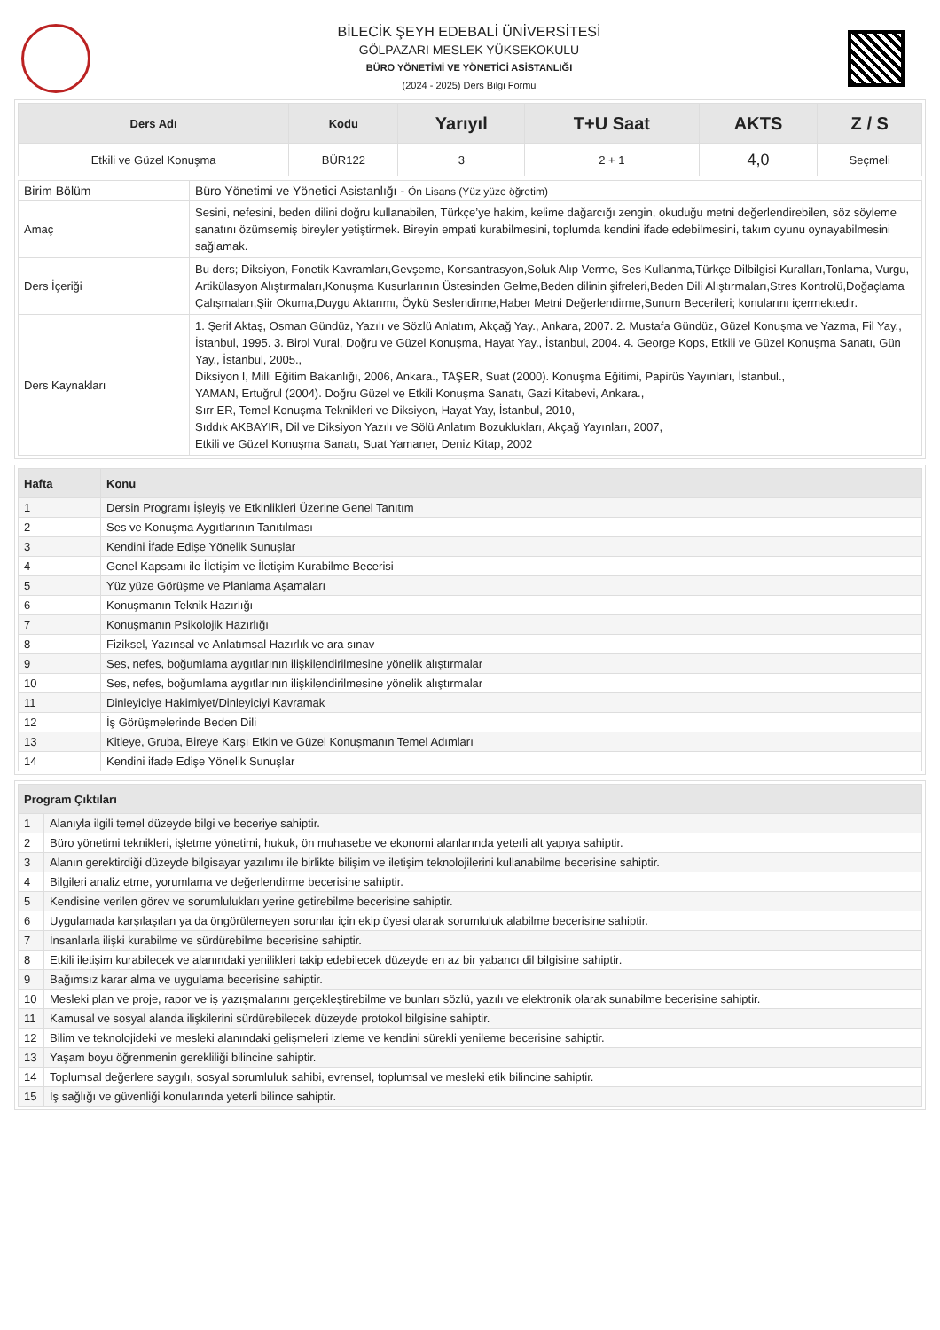BİLECİK ŞEYH EDEBALİ ÜNİVERSİTESİ
GÖLPAZARI MESLEK YÜKSEKOKULU
BÜRO YÖNETİMİ VE YÖNETİCİ ASİSTANLIĞI
(2024 - 2025) Ders Bilgi Formu
| Ders Adı | Kodu | Yarıyıl | T+U Saat | AKTS | Z / S |
| --- | --- | --- | --- | --- | --- |
| Etkili ve Güzel Konuşma | BÜR122 | 3 | 2 + 1 | 4,0 | Seçmeli |
| Birim Bölüm | Büro Yönetimi ve Yönetici Asistanlığı - Ön Lisans (Yüz yüze öğretim) |
| Amaç | Sesini, nefesini, beden dilini doğru kullanabilen, Türkçe’ye hakim, kelime dağarcığı zengin, okuduğu metni değerlendirebilen, söz söyleme sanatını özümsemiş bireyler yetiştirmek. Bireyin empati kurabilmesini, toplumda kendini ifade edebilmesini, takım oyunu oynayabilmesini sağlamak. |
| Ders İçeriği | Bu ders; Diksiyon, Fonetik Kavramları,Gevşeme, Konsantrasyon,Soluk Alıp Verme, Ses Kullanma,Türkçe Dilbilgisi Kuralları,Tonlama, Vurgu, Artikülasyon Alıştırmaları,Konuşma Kusurlarının Üstesinden Gelme,Beden dilinin şifreleri,Beden Dili Alıştırmaları,Stres Kontrolü,Doğaçlama Çalışmaları,Şiir Okuma,Duygu Aktarımı, Öykü Seslendirme,Haber Metni Değerlendirme,Sunum Becerileri; konularını içermektedir. |
| Ders Kaynakları | 1. Şerif Aktaş, Osman Gündüz, Yazılı ve Sözlü Anlatım, Akçağ Yay., Ankara, 2007. 2. Mustafa Gündüz, Güzel Konuşma ve Yazma, Fil Yay., İstanbul, 1995. 3. Birol Vural, Doğru ve Güzel Konuşma, Hayat Yay., İstanbul, 2004. 4. George Kops, Etkili ve Güzel Konuşma Sanatı, Gün Yay., İstanbul, 2005., Diksiyon I, Milli Eğitim Bakanlığı, 2006, Ankara., TAŞER, Suat (2000). Konuşma Eğitimi, Papirüs Yayınları, İstanbul., YAMAN, Ertuğrul (2004). Doğru Güzel ve Etkili Konuşma Sanatı, Gazi Kitabevi, Ankara., Sırr ER, Temel Konuşma Teknikleri ve Diksiyon, Hayat Yay, İstanbul, 2010, Sıddık AKBAYIR, Dil ve Diksiyon Yazılı ve Sölü Anlatım Bozuklukları, Akçağ Yayınları, 2007, Etkili ve Güzel Konuşma Sanatı, Suat Yamaner, Deniz Kitap, 2002 |
| Hafta | Konu |
| --- | --- |
| 1 | Dersin Programı İşleyiş ve Etkinlikleri Üzerine Genel Tanıtım |
| 2 | Ses ve Konuşma Aygıtlarının Tanıtılması |
| 3 | Kendini İfade Edişe Yönelik Sunuşlar |
| 4 | Genel Kapsamı ile İletişim ve İletişim Kurabilme Becerisi |
| 5 | Yüz yüze Görüşme ve Planlama Aşamaları |
| 6 | Konuşmanın Teknik Hazırlığı |
| 7 | Konuşmanın Psikolojik Hazırlığı |
| 8 | Fiziksel, Yazınsal ve Anlatımsal Hazırlık ve ara sınav |
| 9 | Ses, nefes, boğumlama aygıtlarının ilişkilendirilmesine yönelik alıştırmalar |
| 10 | Ses, nefes, boğumlama aygıtlarının ilişkilendirilmesine yönelik alıştırmalar |
| 11 | Dinleyiciye Hakimiyet/Dinleyiciyi Kavramak |
| 12 | İş Görüşmelerinde Beden Dili |
| 13 | Kitleye, Gruba, Bireye Karşı Etkin ve Güzel Konuşmanın Temel Adımları |
| 14 | Kendini ifade Edişe Yönelik Sunuşlar |
| Program Çıktıları | |
| --- | --- |
| 1 | Alanıyla ilgili temel düzeyde bilgi ve beceriye sahiptir. |
| 2 | Büro yönetimi teknikleri, işletme yönetimi, hukuk, ön muhasebe ve ekonomi alanlarında yeterli alt yapıya sahiptir. |
| 3 | Alanın gerektirdiği düzeyde bilgisayar yazılımı ile birlikte bilişim ve iletişim teknolojilerini kullanabilme becerisine sahiptir. |
| 4 | Bilgileri analiz etme, yorumlama ve değerlendirme becerisine sahiptir. |
| 5 | Kendisine verilen görev ve sorumlulukları yerine getirebilme becerisine sahiptir. |
| 6 | Uygulamada karşılaşılan ya da öngörülemeyen sorunlar için ekip üyesi olarak sorumluluk alabilme becerisine sahiptir. |
| 7 | İnsanlarla ilişki kurabilme ve sürdürebilme becerisine sahiptir. |
| 8 | Etkili iletişim kurabilecek ve alanındaki yenilikleri takip edebilecek düzeyde en az bir yabancı dil bilgisine sahiptir. |
| 9 | Bağımsız karar alma ve uygulama becerisine sahiptir. |
| 10 | Mesleki plan ve proje, rapor ve iş yazışmalarını gerçekleştirebilme ve bunları sözlü, yazılı ve elektronik olarak sunabilme becerisine sahiptir. |
| 11 | Kamusal ve sosyal alanda ilişkilerini sürdürebilecek düzeyde protokol bilgisine sahiptir. |
| 12 | Bilim ve teknolojideki ve mesleki alanındaki gelişmeleri izleme ve kendini sürekli yenileme becerisine sahiptir. |
| 13 | Yaşam boyu öğrenmenin gerekliliği bilincine sahiptir. |
| 14 | Toplumsal değerlere saygılı, sosyal sorumluluk sahibi, evrensel, toplumsal ve mesleki etik bilincine sahiptir. |
| 15 | İş sağlığı ve güvenliği konularında yeterli bilince sahiptir. |